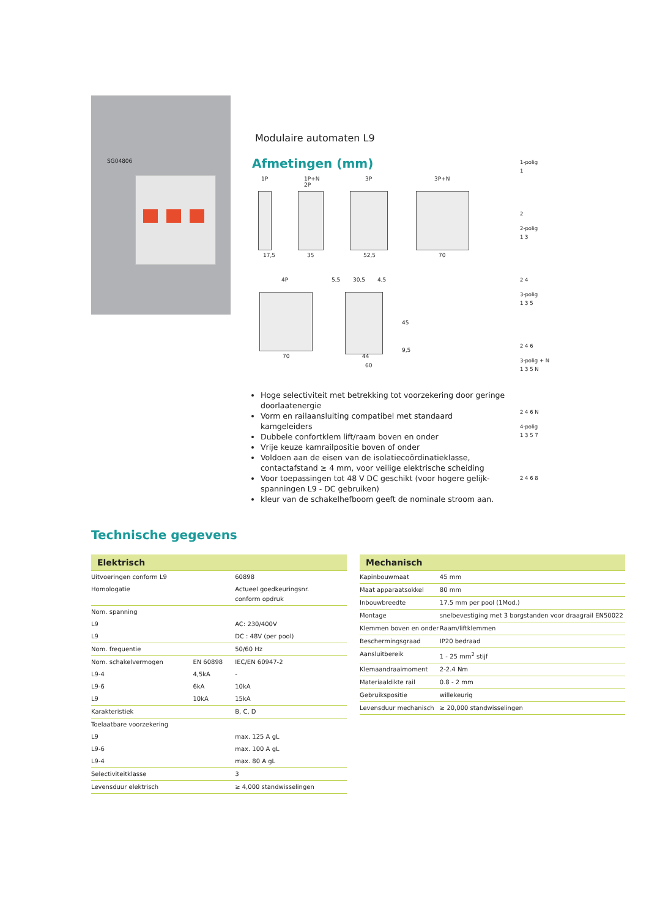SG04806
Modulaire automaten L9
Afmetingen (mm)
1P 1P+N
2P
3P 3P+N
17,5 35 52,5 70
4P
70
5,5 30,5 4,5
45
9,5
44
60
Hoge selectiviteit met betrekking tot voorzekering door geringe doorlaatenergie
Vorm en railaansluiting compatibel met standaard kamgeleiders
Dubbele confortklem lift/raam boven en onder
Vrije keuze kamrailpositie boven of onder
Voldoen aan de eisen van de isolatiecoördinatieklasse, contactafstand ≥ 4 mm, voor veilige elektrische scheiding
Voor toepassingen tot 48 V DC geschikt (voor hogere gelijk-spanningen L9 - DC gebruiken)
kleur van de schakelhefboom geeft de nominale stroom aan.
1-polig
1
2
2-polig
1 3
2 4
3-polig
1 3 5
2 4 6
3-polig + N
1 3 5 N
2 4 6 N
4-polig
1 3 5 7
2 4 6 8
Technische gegevens
| Elektrisch | | |
| --- | --- | --- |
| Uitvoeringen conform L9 | | 60898 |
| Homologatie | | Actueel goedkeuringsnr. conform opdruk |
| Nom. spanning | | |
| L9 | | AC: 230/400V |
| L9 | | DC : 48V (per pool) |
| Nom. frequentie | | 50/60 Hz |
| Nom. schakelvermogen | EN 60898 | IEC/EN 60947-2 |
| L9-4 | 4,5kA | - |
| L9-6 | 6kA | 10kA |
| L9 | 10kA | 15kA |
| Karakteristiek | | B, C, D |
| Toelaatbare voorzekering | | |
| L9 | | max. 125 A gL |
| L9-6 | | max. 100 A gL |
| L9-4 | | max. 80 A gL |
| Selectiviteitklasse | | 3 |
| Levensduur elektrisch | | ≥ 4,000 standwisselingen |
| Mechanisch | |
| --- | --- |
| Kapinbouwmaat | 45 mm |
| Maat apparaatsokkel | 80 mm |
| Inbouwbreedte | 17.5 mm per pool (1Mod.) |
| Montage | snelbevestiging met 3 borgstanden voor draagrail EN50022 |
| Klemmen boven en onder | Raam/liftklemmen |
| Beschermingsgraad | IP20 bedraad |
| Aansluitbereik | 1 - 25 mm<sup>2</sup> stijf |
| Klemaandraaimoment | 2-2.4 Nm |
| Materiaaldikte rail | 0.8 - 2 mm |
| Gebruikspositie | willekeurig |
| Levensduur mechanisch | ≥ 20,000 standwisselingen |